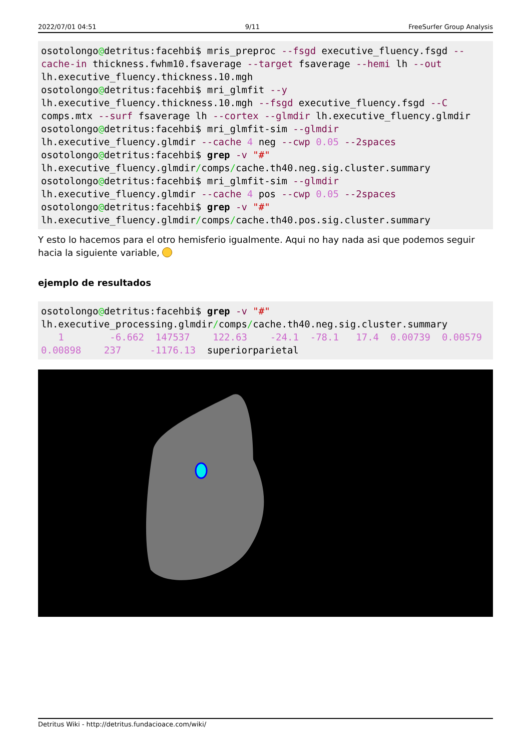2022/07/01 04:51 9/11 FreeSurfer Group Analysis
osotolongo@detritus:facehbi$ mris_preproc --fsgd executive_fluency.fsgd --cache-in thickness.fwhm10.fsaverage --target fsaverage --hemi lh --out lh.executive_fluency.thickness.10.mgh
osotolongo@detritus:facehbi$ mri_glmfit --y lh.executive_fluency.thickness.10.mgh --fsgd executive_fluency.fsgd --C comps.mtx --surf fsaverage lh --cortex --glmdir lh.executive_fluency.glmdir
osotolongo@detritus:facehbi$ mri_glmfit-sim --glmdir lh.executive_fluency.glmdir --cache 4 neg --cwp 0.05 --2spaces
osotolongo@detritus:facehbi$ grep -v "#" lh.executive_fluency.glmdir/comps/cache.th40.neg.sig.cluster.summary
osotolongo@detritus:facehbi$ mri_glmfit-sim --glmdir lh.executive_fluency.glmdir --cache 4 pos --cwp 0.05 --2spaces
osotolongo@detritus:facehbi$ grep -v "#" lh.executive_fluency.glmdir/comps/cache.th40.pos.sig.cluster.summary
Y esto lo hacemos para el otro hemisferio igualmente. Aqui no hay nada asi que podemos seguir hacia la siguiente variable,
ejemplo de resultados
osotolongo@detritus:facehbi$ grep -v "#" lh.executive_processing.glmdir/comps/cache.th40.neg.sig.cluster.summary
   1        -6.662  147537    122.63    -24.1  -78.1   17.4  0.00739  0.00579  0.00898    237     -1176.13  superiorparietal
Detritus Wiki - http://detritus.fundacioace.com/wiki/